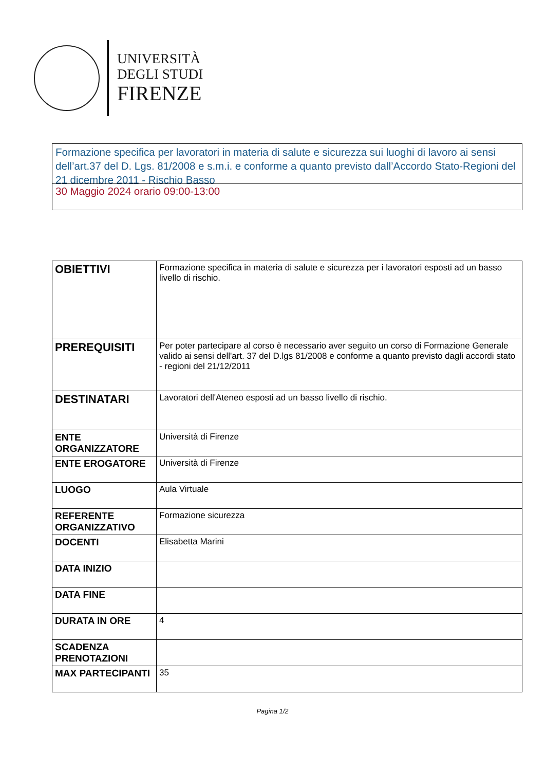UNIVERSITÀ
DEGLI STUDI
FIRENZE
Formazione specifica per lavoratori in materia di salute e sicurezza sui luoghi di lavoro ai sensi dell’art.37 del D. Lgs. 81/2008 e s.m.i. e conforme a quanto previsto dall’Accordo Stato-Regioni del 21 dicembre 2011 - Rischio Basso
30 Maggio 2024 orario 09:00-13:00
| OBIETTIVI | Formazione specifica in materia di salute e sicurezza per i lavoratori esposti ad un basso livello di rischio. |
| PREREQUISITI | Per poter partecipare al corso è necessario aver seguito un corso di Formazione Generale valido ai sensi dell'art. 37 del D.lgs 81/2008 e conforme a quanto previsto dagli accordi stato - regioni del 21/12/2011 |
| DESTINATARI | Lavoratori dell'Ateneo esposti ad un basso livello di rischio. |
| ENTE ORGANIZZATORE | Università di Firenze |
| ENTE EROGATORE | Università di Firenze |
| LUOGO | Aula Virtuale |
| REFERENTE ORGANIZZATIVO | Formazione sicurezza |
| DOCENTI | Elisabetta Marini |
| DATA INIZIO | |
| DATA FINE | |
| DURATA IN ORE | 4 |
| SCADENZA PRENOTAZIONI | |
| MAX PARTECIPANTI | 35 |
Pagina 1/2